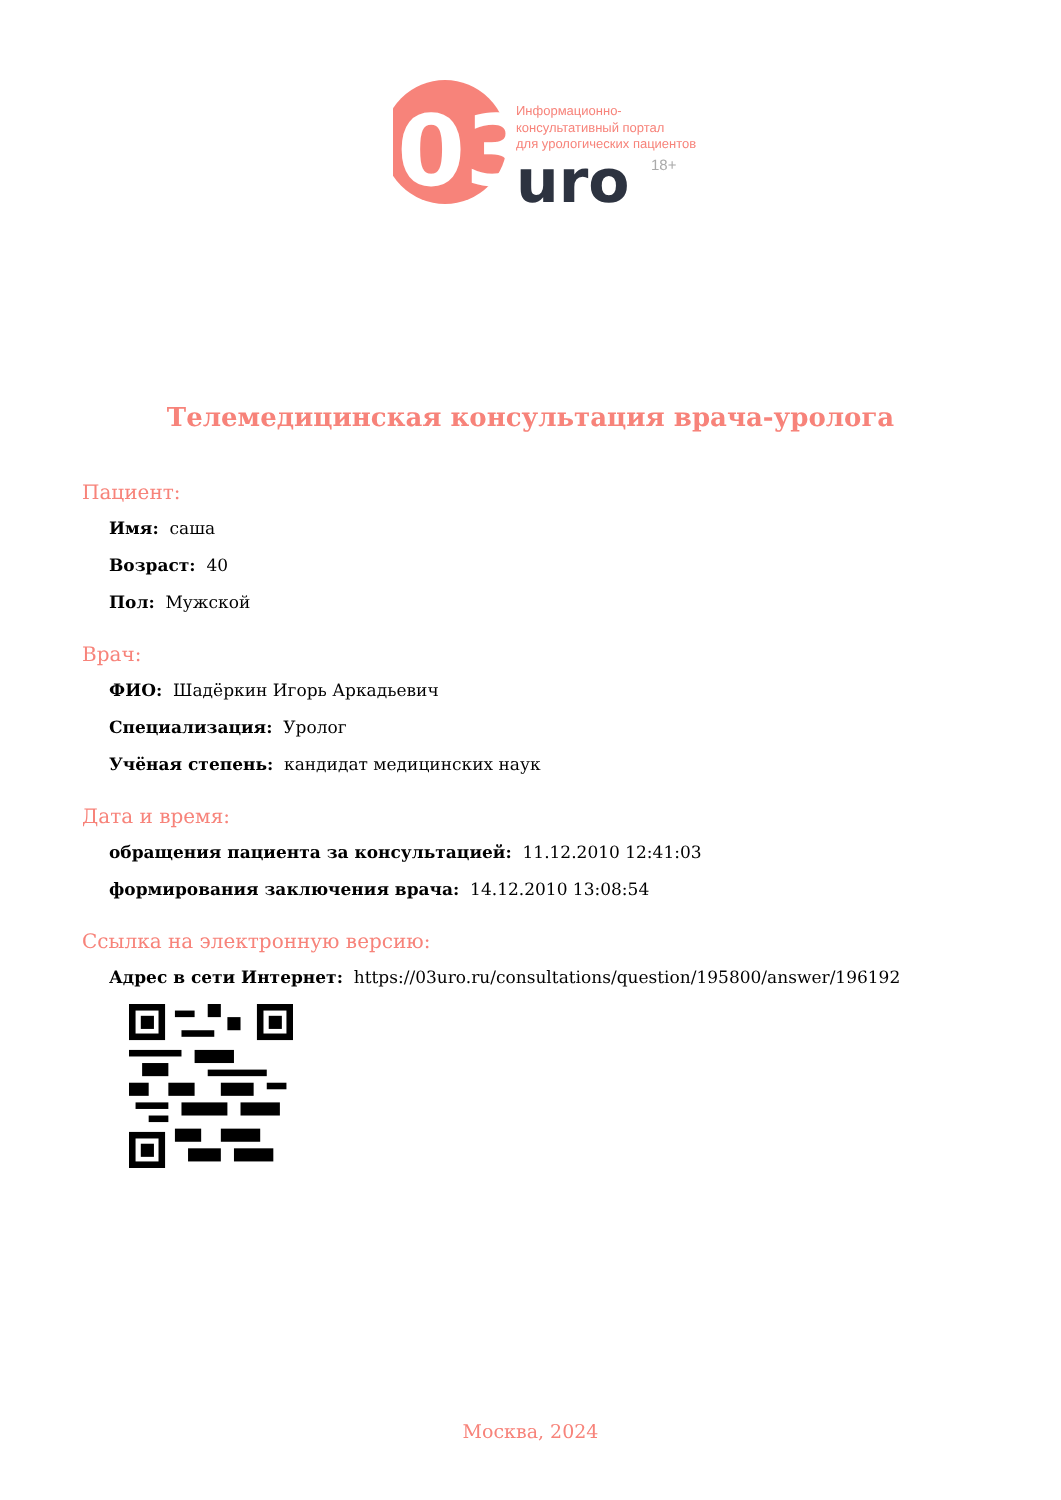03
Информационно-
консультативный портал
для урологических пациентов
uro
18+
Телемедицинская консультация врача-уролога
Пациент:
Имя: саша
Возраст: 40
Пол: Мужской
Врач:
ФИО: Шадёркин Игорь Аркадьевич
Специализация: Уролог
Учёная степень: кандидат медицинских наук
Дата и время:
обращения пациента за консультацией: 11.12.2010 12:41:03
формирования заключения врача: 14.12.2010 13:08:54
Ссылка на электронную версию:
Адрес в сети Интернет: https://03uro.ru/consultations/question/195800/answer/196192
Москва, 2024